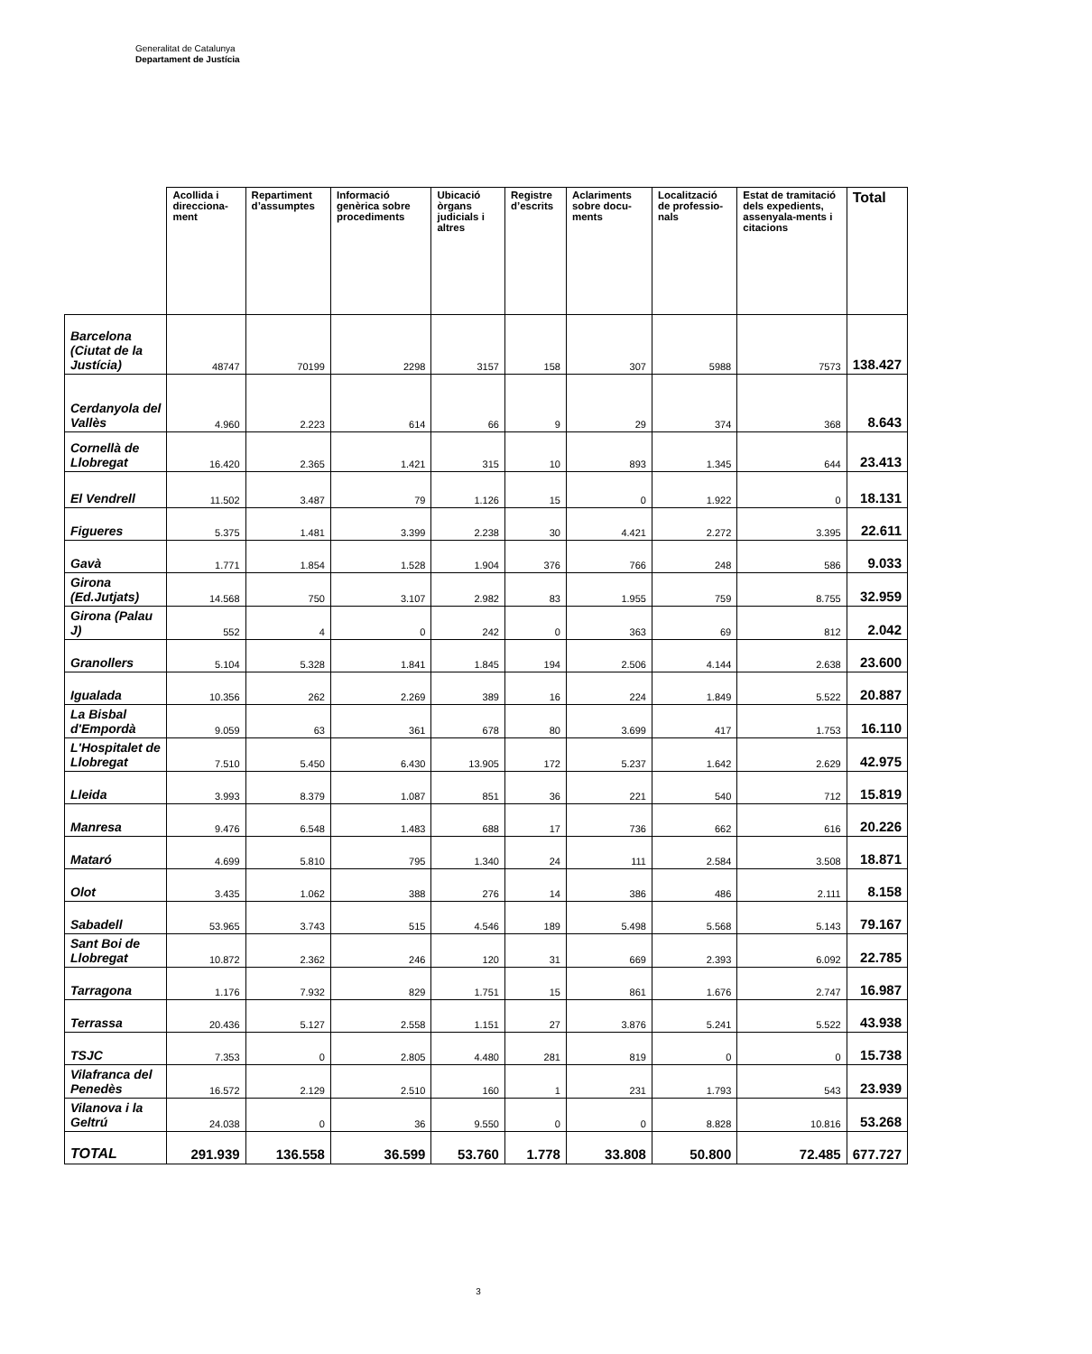Generalitat de Catalunya
Departament de Justícia
| | Acollida i direcciona-ment | Repartiment d’assumptes | Informació genèrica sobre procediments | Ubicació òrgans judicials i altres | Registre d’escrits | Aclariments sobre docu-ments | Localització de professio-nals | Estat de tramitació dels expedients, assenyala-ments i citacions | Total |
| --- | --- | --- | --- | --- | --- | --- | --- | --- | --- |
| Barcelona (Ciutat de la Justícia) | 48747 | 70199 | 2298 | 3157 | 158 | 307 | 5988 | 7573 | 138.427 |
| Cerdanyola del Vallès | 4.960 | 2.223 | 614 | 66 | 9 | 29 | 374 | 368 | 8.643 |
| Cornellà de Llobregat | 16.420 | 2.365 | 1.421 | 315 | 10 | 893 | 1.345 | 644 | 23.413 |
| El Vendrell | 11.502 | 3.487 | 79 | 1.126 | 15 | 0 | 1.922 | 0 | 18.131 |
| Figueres | 5.375 | 1.481 | 3.399 | 2.238 | 30 | 4.421 | 2.272 | 3.395 | 22.611 |
| Gavà | 1.771 | 1.854 | 1.528 | 1.904 | 376 | 766 | 248 | 586 | 9.033 |
| Girona (Ed.Jutjats) | 14.568 | 750 | 3.107 | 2.982 | 83 | 1.955 | 759 | 8.755 | 32.959 |
| Girona (Palau J) | 552 | 4 | 0 | 242 | 0 | 363 | 69 | 812 | 2.042 |
| Granollers | 5.104 | 5.328 | 1.841 | 1.845 | 194 | 2.506 | 4.144 | 2.638 | 23.600 |
| Igualada | 10.356 | 262 | 2.269 | 389 | 16 | 224 | 1.849 | 5.522 | 20.887 |
| La Bisbal d'Empordà | 9.059 | 63 | 361 | 678 | 80 | 3.699 | 417 | 1.753 | 16.110 |
| L'Hospitalet de Llobregat | 7.510 | 5.450 | 6.430 | 13.905 | 172 | 5.237 | 1.642 | 2.629 | 42.975 |
| Lleida | 3.993 | 8.379 | 1.087 | 851 | 36 | 221 | 540 | 712 | 15.819 |
| Manresa | 9.476 | 6.548 | 1.483 | 688 | 17 | 736 | 662 | 616 | 20.226 |
| Mataró | 4.699 | 5.810 | 795 | 1.340 | 24 | 111 | 2.584 | 3.508 | 18.871 |
| Olot | 3.435 | 1.062 | 388 | 276 | 14 | 386 | 486 | 2.111 | 8.158 |
| Sabadell | 53.965 | 3.743 | 515 | 4.546 | 189 | 5.498 | 5.568 | 5.143 | 79.167 |
| Sant Boi de Llobregat | 10.872 | 2.362 | 246 | 120 | 31 | 669 | 2.393 | 6.092 | 22.785 |
| Tarragona | 1.176 | 7.932 | 829 | 1.751 | 15 | 861 | 1.676 | 2.747 | 16.987 |
| Terrassa | 20.436 | 5.127 | 2.558 | 1.151 | 27 | 3.876 | 5.241 | 5.522 | 43.938 |
| TSJC | 7.353 | 0 | 2.805 | 4.480 | 281 | 819 | 0 | 0 | 15.738 |
| Vilafranca del Penedès | 16.572 | 2.129 | 2.510 | 160 | 1 | 231 | 1.793 | 543 | 23.939 |
| Vilanova i la Geltrú | 24.038 | 0 | 36 | 9.550 | 0 | 0 | 8.828 | 10.816 | 53.268 |
| TOTAL | 291.939 | 136.558 | 36.599 | 53.760 | 1.778 | 33.808 | 50.800 | 72.485 | 677.727 |
3